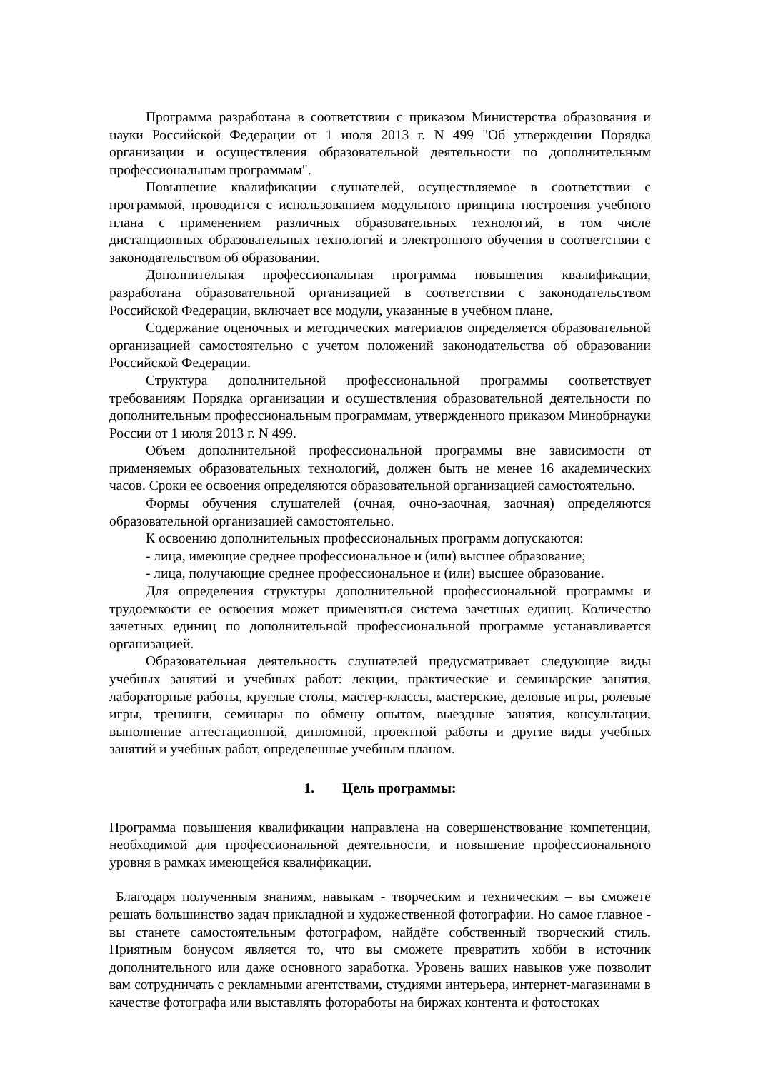Программа разработана в соответствии с приказом Министерства образования и науки Российской Федерации от 1 июля 2013 г. N 499 "Об утверждении Порядка организации и осуществления образовательной деятельности по дополнительным профессиональным программам".
Повышение квалификации слушателей, осуществляемое в соответствии с программой, проводится с использованием модульного принципа построения учебного плана с применением различных образовательных технологий, в том числе дистанционных образовательных технологий и электронного обучения в соответствии с законодательством об образовании.
Дополнительная профессиональная программа повышения квалификации, разработана образовательной организацией в соответствии с законодательством Российской Федерации, включает все модули, указанные в учебном плане.
Содержание оценочных и методических материалов определяется образовательной организацией самостоятельно с учетом положений законодательства об образовании Российской Федерации.
Структура дополнительной профессиональной программы соответствует требованиям Порядка организации и осуществления образовательной деятельности по дополнительным профессиональным программам, утвержденного приказом Минобрнауки России от 1 июля 2013 г. N 499.
Объем дополнительной профессиональной программы вне зависимости от применяемых образовательных технологий, должен быть не менее 16 академических часов. Сроки ее освоения определяются образовательной организацией самостоятельно.
Формы обучения слушателей (очная, очно-заочная, заочная) определяются образовательной организацией самостоятельно.
К освоению дополнительных профессиональных программ допускаются:
- лица, имеющие среднее профессиональное и (или) высшее образование;
- лица, получающие среднее профессиональное и (или) высшее образование.
Для определения структуры дополнительной профессиональной программы и трудоемкости ее освоения может применяться система зачетных единиц. Количество зачетных единиц по дополнительной профессиональной программе устанавливается организацией.
Образовательная деятельность слушателей предусматривает следующие виды учебных занятий и учебных работ: лекции, практические и семинарские занятия, лабораторные работы, круглые столы, мастер-классы, мастерские, деловые игры, ролевые игры, тренинги, семинары по обмену опытом, выездные занятия, консультации, выполнение аттестационной, дипломной, проектной работы и другие виды учебных занятий и учебных работ, определенные учебным планом.
1. Цель программы:
Программа повышения квалификации направлена на совершенствование компетенции, необходимой для профессиональной деятельности, и повышение профессионального уровня в рамках имеющейся квалификации.
Благодаря полученным знаниям, навыкам - творческим и техническим – вы сможете решать большинство задач прикладной и художественной фотографии. Но самое главное - вы станете самостоятельным фотографом, найдёте собственный творческий стиль. Приятным бонусом является то, что вы сможете превратить хобби в источник дополнительного или даже основного заработка. Уровень ваших навыков уже позволит вам сотрудничать с рекламными агентствами, студиями интерьера, интернет-магазинами в качестве фотографа или выставлять фотоработы на биржах контента и фотостоках